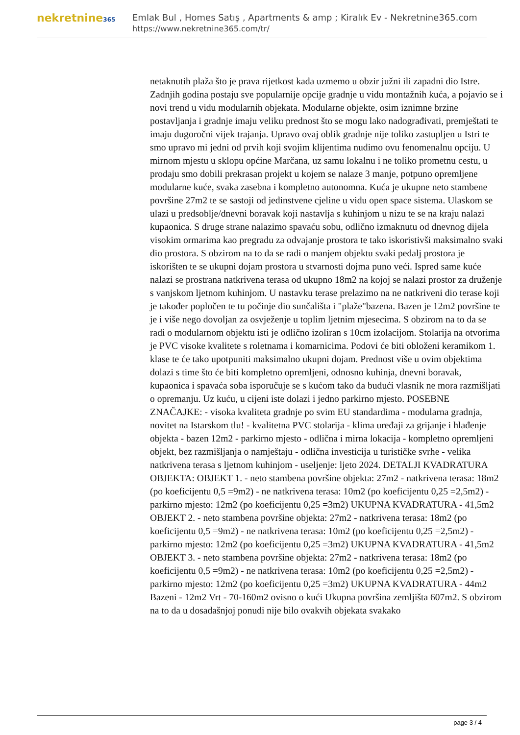nekretnine365
Emlak Bul , Homes Satış , Apartments & amp ; Kiralık Ev - Nekretnine365.com
https://www.nekretnine365.com/tr/
netaknutih plaža što je prava rijetkost kada uzmemo u obzir južni ili zapadni dio Istre. Zadnjih godina postaju sve popularnije opcije gradnje u vidu montažnih kuća, a pojavio se i novi trend u vidu modularnih objekata. Modularne objekte, osim iznimne brzine postavljanja i gradnje imaju veliku prednost što se mogu lako nadograđivati, premještati te imaju dugoročni vijek trajanja. Upravo ovaj oblik gradnje nije toliko zastupljen u Istri te smo upravo mi jedni od prvih koji svojim klijentima nudimo ovu fenomenalnu opciju. U mirnom mjestu u sklopu općine Marčana, uz samu lokalnu i ne toliko prometnu cestu, u prodaju smo dobili prekrasan projekt u kojem se nalaze 3 manje, potpuno opremljene modularne kuće, svaka zasebna i kompletno autonomna. Kuća je ukupne neto stambene površine 27m2 te se sastoji od jedinstvene cjeline u vidu open space sistema. Ulaskom se ulazi u predsoblje/dnevni boravak koji nastavlja s kuhinjom u nizu te se na kraju nalazi kupaonica. S druge strane nalazimo spavaću sobu, odlično izmaknutu od dnevnog dijela visokim ormarima kao pregradu za odvajanje prostora te tako iskoristivši maksimalno svaki dio prostora. S obzirom na to da se radi o manjem objektu svaki pedalj prostora je iskorišten te se ukupni dojam prostora u stvarnosti dojma puno veći. Ispred same kuće nalazi se prostrana natkrivena terasa od ukupno 18m2 na kojoj se nalazi prostor za druženje s vanjskom ljetnom kuhinjom. U nastavku terase prelazimo na ne natkriveni dio terase koji je također popločen te tu počinje dio sunčališta i "plaže"bazena. Bazen je 12m2 površine te je i više nego dovoljan za osvježenje u toplim ljetnim mjesecima. S obzirom na to da se radi o modularnom objektu isti je odlično izoliran s 10cm izolacijom. Stolarija na otvorima je PVC visoke kvalitete s roletnama i komarnicima. Podovi će biti obloženi keramikom 1. klase te će tako upotpuniti maksimalno ukupni dojam. Prednost više u ovim objektima dolazi s time što će biti kompletno opremljeni, odnosno kuhinja, dnevni boravak, kupaonica i spavaća soba isporučuje se s kućom tako da budući vlasnik ne mora razmišljati o opremanju. Uz kuću, u cijeni iste dolazi i jedno parkirno mjesto. POSEBNE ZNAČAJKE: - visoka kvaliteta gradnje po svim EU standardima - modularna gradnja, novitet na Istarskom tlu! - kvalitetna PVC stolarija - klima uređaji za grijanje i hlađenje objekta - bazen 12m2 - parkirno mjesto - odlična i mirna lokacija - kompletno opremljeni objekt, bez razmišljanja o namještaju - odlična investicija u turističke svrhe - velika natkrivena terasa s ljetnom kuhinjom - useljenje: ljeto 2024. DETALJI KVADRATURA OBJEKTA: OBJEKT 1. - neto stambena površine objekta: 27m2 - natkrivena terasa: 18m2 (po koeficijentu 0,5 =9m2) - ne natkrivena terasa: 10m2 (po koeficijentu 0,25 =2,5m2) - parkirno mjesto: 12m2 (po koeficijentu 0,25 =3m2) UKUPNA KVADRATURA - 41,5m2 OBJEKT 2. - neto stambena površine objekta: 27m2 - natkrivena terasa: 18m2 (po koeficijentu 0,5 =9m2) - ne natkrivena terasa: 10m2 (po koeficijentu 0,25 =2,5m2) - parkirno mjesto: 12m2 (po koeficijentu 0,25 =3m2) UKUPNA KVADRATURA - 41,5m2 OBJEKT 3. - neto stambena površine objekta: 27m2 - natkrivena terasa: 18m2 (po koeficijentu 0,5 =9m2) - ne natkrivena terasa: 10m2 (po koeficijentu 0,25 =2,5m2) - parkirno mjesto: 12m2 (po koeficijentu 0,25 =3m2) UKUPNA KVADRATURA - 44m2 Bazeni - 12m2 Vrt - 70-160m2 ovisno o kući Ukupna površina zemljišta 607m2. S obzirom na to da u dosadašnjoj ponudi nije bilo ovakvih objekata svakako
page 3 / 4